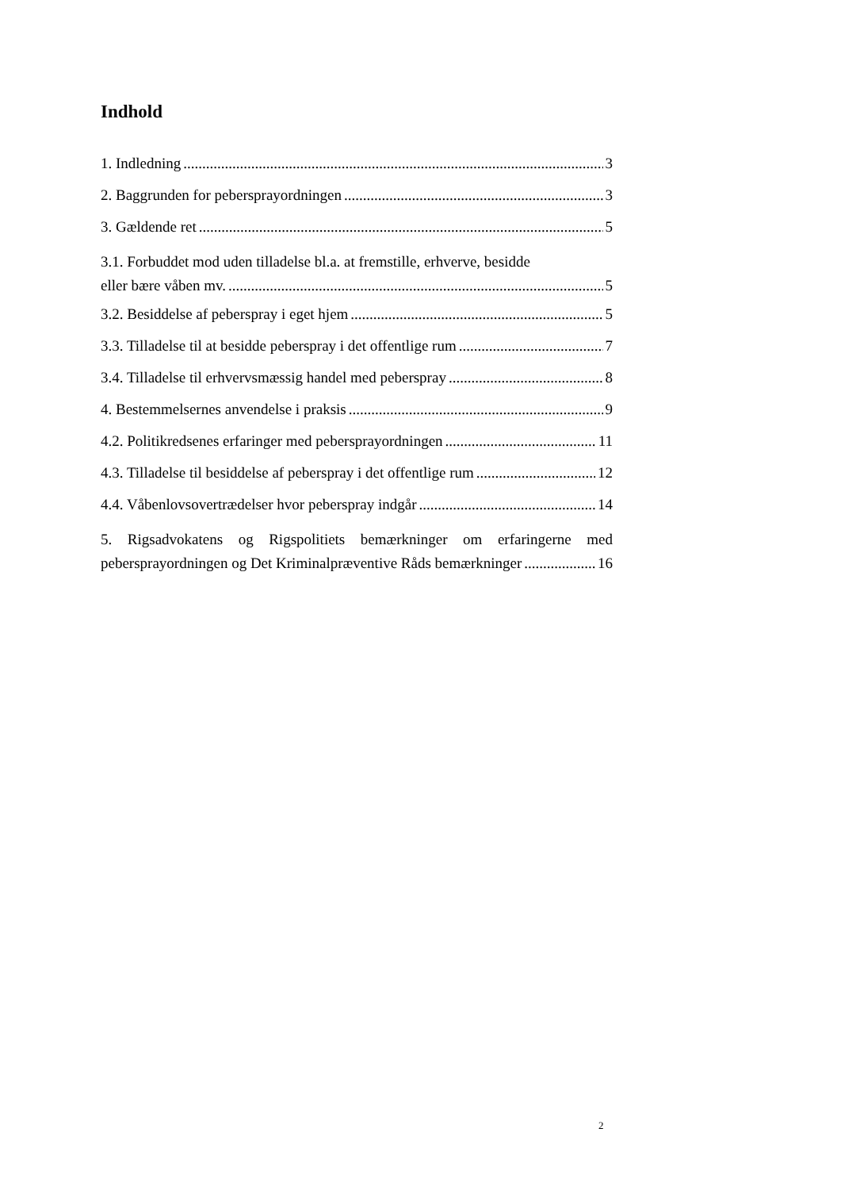Indhold
1. Indledning 3
2. Baggrunden for pebersprayordningen 3
3. Gældende ret 5
3.1. Forbuddet mod uden tilladelse bl.a. at fremstille, erhverve, besidde
eller bære våben mv. 5
3.2. Besiddelse af peberspray i eget hjem 5
3.3. Tilladelse til at besidde peberspray i det offentlige rum 7
3.4. Tilladelse til erhvervsmæssig handel med peberspray 8
4. Bestemmelsernes anvendelse i praksis 9
4.2. Politikredsenes erfaringer med pebersprayordningen 11
4.3. Tilladelse til besiddelse af peberspray i det offentlige rum 12
4.4. Våbenlovsovertrædelser hvor peberspray indgår 14
5. Rigsadvokatens og Rigspolitiets bemærkninger om erfaringerne med
pebersprayordningen og Det Kriminalpræventive Råds bemærkninger 16
2